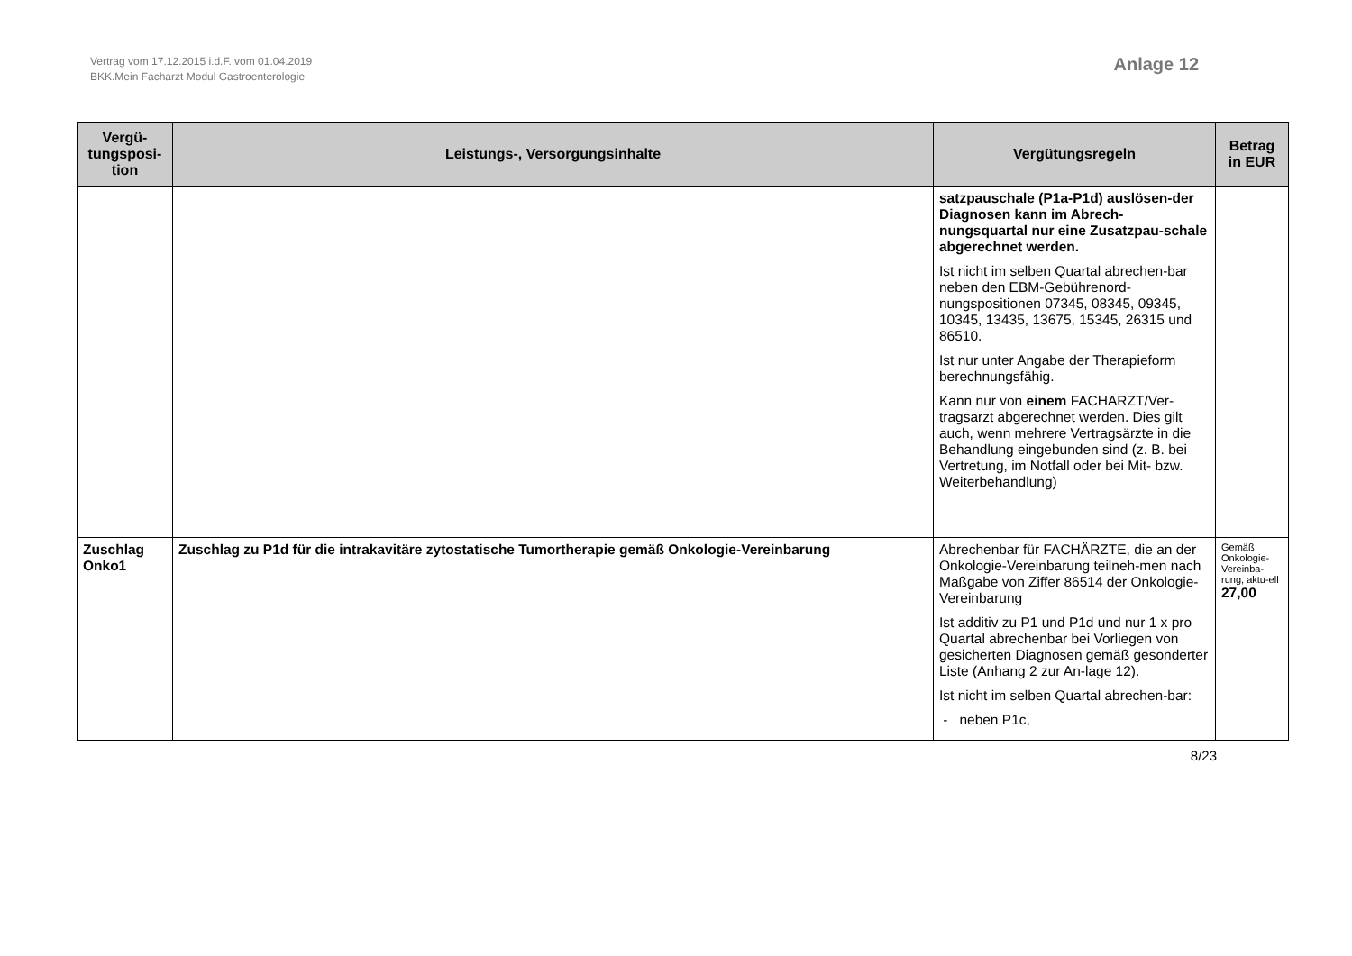Vertrag vom 17.12.2015 i.d.F. vom 01.04.2019
BKK.Mein Facharzt Modul Gastroenterologie
Anlage 12
| Vergü- tungsposi- tion | Leistungs-, Versorgungsinhalte | Vergütungsregeln | Betrag in EUR |
| --- | --- | --- | --- |
| | | satzpauschale (P1a-P1d) auslösen-der Diagnosen kann im Abrech-nungsquartal nur eine Zusatzpau-schale abgerechnet werden. Ist nicht im selben Quartal abrechen-bar neben den EBM-Gebührenord-nungspositionen 07345, 08345, 09345, 10345, 13435, 13675, 15345, 26315 und 86510. Ist nur unter Angabe der Therapieform berechnungsfähig. Kann nur von einem FACHARZT/Ver-tragsarzt abgerechnet werden. Dies gilt auch, wenn mehrere Vertragsärzte in die Behandlung eingebunden sind (z. B. bei Vertretung, im Notfall oder bei Mit- bzw. Weiterbehandlung) | |
| Zuschlag Onko1 | Zuschlag zu P1d für die intrakavitäre zytostatische Tumortherapie gemäß Onkologie-Vereinbarung | Abrechenbar für FACHÄRZTE, die an der Onkologie-Vereinbarung teilneh-men nach Maßgabe von Ziffer 86514 der Onkologie-Vereinbarung Ist additiv zu P1 und P1d und nur 1 x pro Quartal abrechenbar bei Vorliegen von gesicherten Diagnosen gemäß gesonderter Liste (Anhang 2 zur An-lage 12). Ist nicht im selben Quartal abrechen-bar: - neben P1c, | Gemäß Onkologie-Vereinba-rung, aktu-ell 27,00 |
8/23